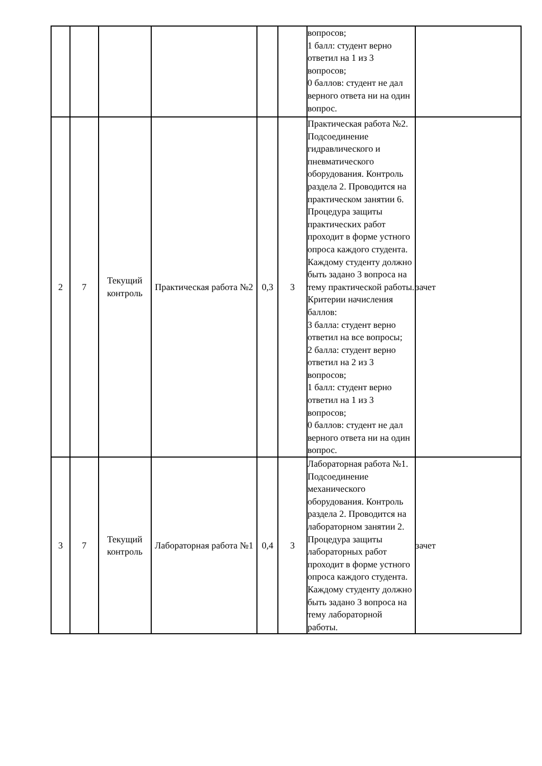| | | | | | | вопросов; 1 балл: студент верно ответил на 1 из 3 вопросов; 0 баллов: студент не дал верного ответа ни на один вопрос. | |
| 2 | 7 | Текущий контроль | Практическая работа №2 | 0,3 | 3 | Практическая работа №2. Подсоединение гидравлического и пневматического оборудования. Контроль раздела 2. Проводится на практическом занятии 6. Процедура защиты практических работ проходит в форме устного опроса каждого студента. Каждому студенту должно быть задано 3 вопроса на тему практической работы. Критерии начисления баллов: 3 балла: студент верно ответил на все вопросы; 2 балла: студент верно ответил на 2 из 3 вопросов; 1 балл: студент верно ответил на 1 из 3 вопросов; 0 баллов: студент не дал верного ответа ни на один вопрос. | зачет |
| 3 | 7 | Текущий контроль | Лабораторная работа №1 | 0,4 | 3 | Лабораторная работа №1. Подсоединение механического оборудования. Контроль раздела 2. Проводится на лабораторном занятии 2. Процедура защиты лабораторных работ проходит в форме устного опроса каждого студента. Каждому студенту должно быть задано 3 вопроса на тему лабораторной работы. | зачет |